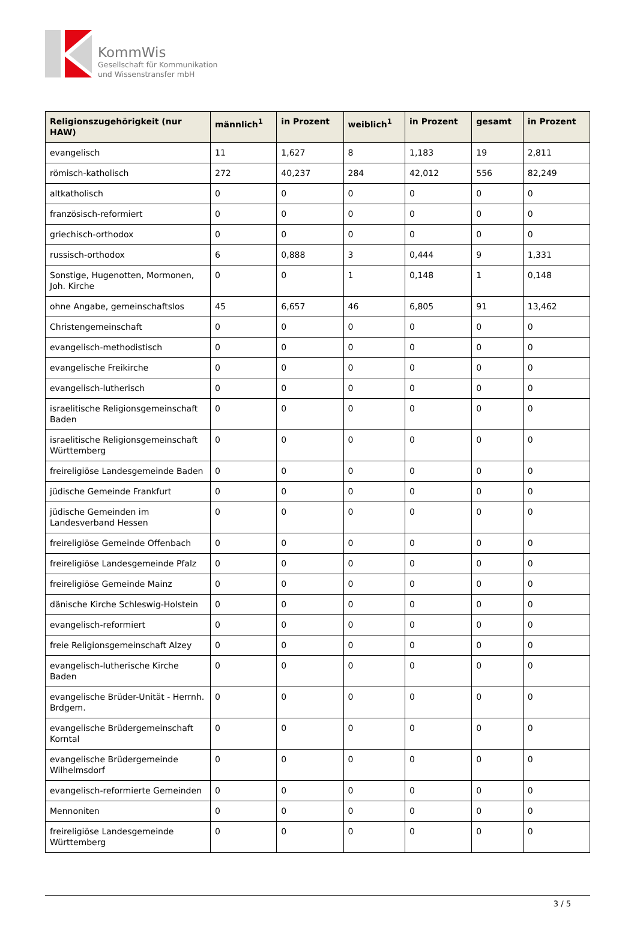KommWis
Gesellschaft für Kommunikation
und Wissenstransfer mbH
| Religionszugehörigkeit (nur HAW) | männlich<sup>1</sup> | in Prozent | weiblich<sup>1</sup> | in Prozent | gesamt | in Prozent |
| --- | --- | --- | --- | --- | --- | --- |
| evangelisch | 11 | 1,627 | 8 | 1,183 | 19 | 2,811 |
| römisch-katholisch | 272 | 40,237 | 284 | 42,012 | 556 | 82,249 |
| altkatholisch | 0 | 0 | 0 | 0 | 0 | 0 |
| französisch-reformiert | 0 | 0 | 0 | 0 | 0 | 0 |
| griechisch-orthodox | 0 | 0 | 0 | 0 | 0 | 0 |
| russisch-orthodox | 6 | 0,888 | 3 | 0,444 | 9 | 1,331 |
| Sonstige, Hugenotten, Mormonen, Joh. Kirche | 0 | 0 | 1 | 0,148 | 1 | 0,148 |
| ohne Angabe, gemeinschaftslos | 45 | 6,657 | 46 | 6,805 | 91 | 13,462 |
| Christengemeinschaft | 0 | 0 | 0 | 0 | 0 | 0 |
| evangelisch-methodistisch | 0 | 0 | 0 | 0 | 0 | 0 |
| evangelische Freikirche | 0 | 0 | 0 | 0 | 0 | 0 |
| evangelisch-lutherisch | 0 | 0 | 0 | 0 | 0 | 0 |
| israelitische Religionsgemeinschaft Baden | 0 | 0 | 0 | 0 | 0 | 0 |
| israelitische Religionsgemeinschaft Württemberg | 0 | 0 | 0 | 0 | 0 | 0 |
| freireligiöse Landesgemeinde Baden | 0 | 0 | 0 | 0 | 0 | 0 |
| jüdische Gemeinde Frankfurt | 0 | 0 | 0 | 0 | 0 | 0 |
| jüdische Gemeinden im Landesverband Hessen | 0 | 0 | 0 | 0 | 0 | 0 |
| freireligiöse Gemeinde Offenbach | 0 | 0 | 0 | 0 | 0 | 0 |
| freireligiöse Landesgemeinde Pfalz | 0 | 0 | 0 | 0 | 0 | 0 |
| freireligiöse Gemeinde Mainz | 0 | 0 | 0 | 0 | 0 | 0 |
| dänische Kirche Schleswig-Holstein | 0 | 0 | 0 | 0 | 0 | 0 |
| evangelisch-reformiert | 0 | 0 | 0 | 0 | 0 | 0 |
| freie Religionsgemeinschaft Alzey | 0 | 0 | 0 | 0 | 0 | 0 |
| evangelisch-lutherische Kirche Baden | 0 | 0 | 0 | 0 | 0 | 0 |
| evangelische Brüder-Unität - Herrnh. Brdgem. | 0 | 0 | 0 | 0 | 0 | 0 |
| evangelische Brüdergemeinschaft Korntal | 0 | 0 | 0 | 0 | 0 | 0 |
| evangelische Brüdergemeinde Wilhelmsdorf | 0 | 0 | 0 | 0 | 0 | 0 |
| evangelisch-reformierte Gemeinden | 0 | 0 | 0 | 0 | 0 | 0 |
| Mennoniten | 0 | 0 | 0 | 0 | 0 | 0 |
| freireligiöse Landesgemeinde Württemberg | 0 | 0 | 0 | 0 | 0 | 0 |
3 / 5